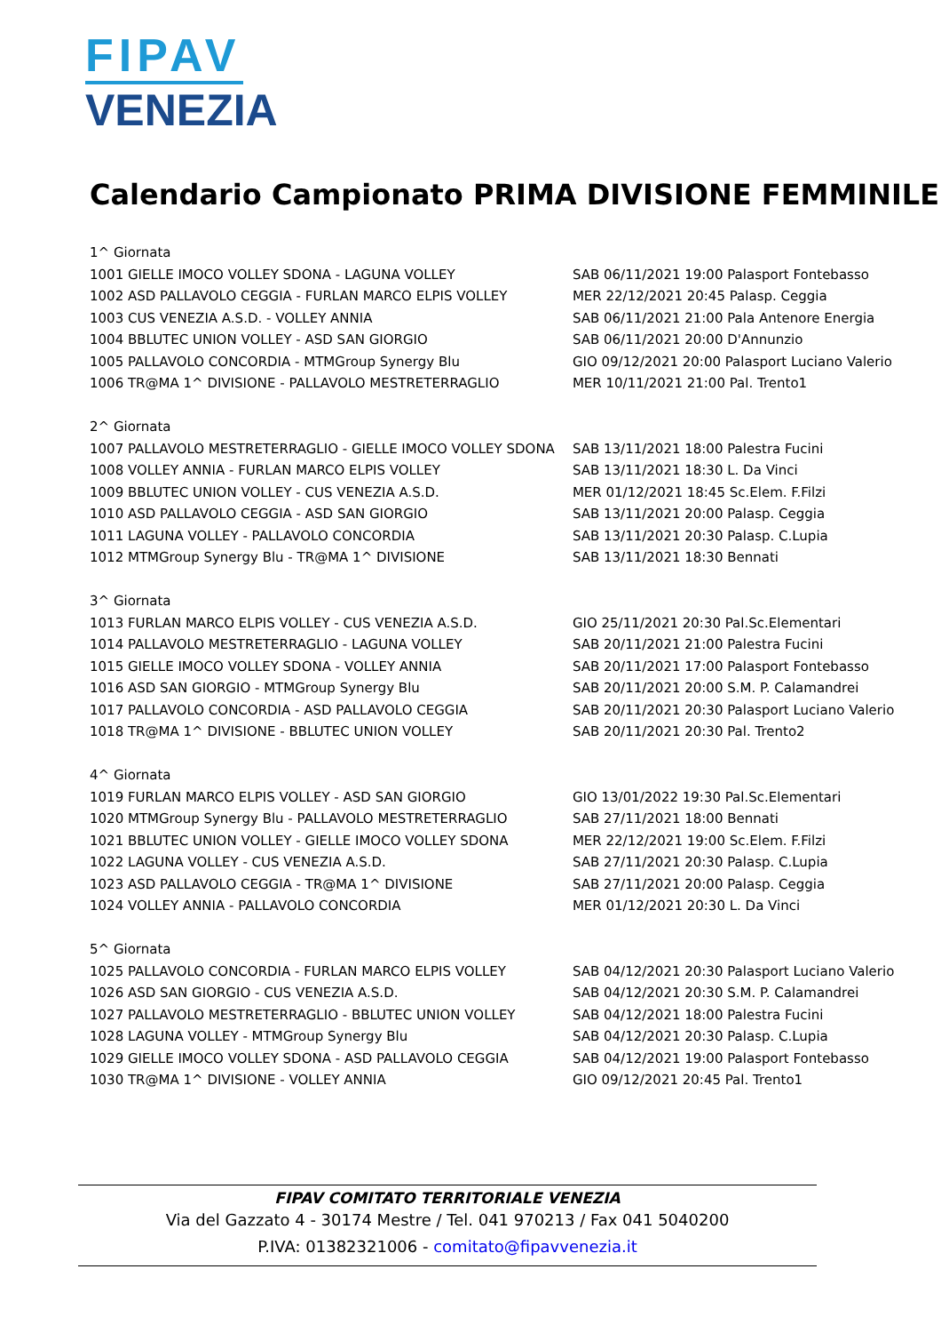FIPAV
VENEZIA
Calendario Campionato PRIMA DIVISIONE FEMMINILE
| 1^ Giornata | |
| 1001 GIELLE IMOCO VOLLEY SDONA - LAGUNA VOLLEY | SAB 06/11/2021 19:00 Palasport Fontebasso |
| 1002 ASD PALLAVOLO CEGGIA - FURLAN MARCO ELPIS VOLLEY | MER 22/12/2021 20:45 Palasp. Ceggia |
| 1003 CUS VENEZIA A.S.D. - VOLLEY ANNIA | SAB 06/11/2021 21:00 Pala Antenore Energia |
| 1004 BBLUTEC UNION VOLLEY - ASD SAN GIORGIO | SAB 06/11/2021 20:00 D'Annunzio |
| 1005 PALLAVOLO CONCORDIA - MTMGroup Synergy Blu | GIO 09/12/2021 20:00 Palasport Luciano Valerio |
| 1006 TR@MA 1^ DIVISIONE - PALLAVOLO MESTRETERRAGLIO | MER 10/11/2021 21:00 Pal. Trento1 |
| 2^ Giornata | |
| 1007 PALLAVOLO MESTRETERRAGLIO - GIELLE IMOCO VOLLEY SDONA | SAB 13/11/2021 18:00 Palestra Fucini |
| 1008 VOLLEY ANNIA - FURLAN MARCO ELPIS VOLLEY | SAB 13/11/2021 18:30 L. Da Vinci |
| 1009 BBLUTEC UNION VOLLEY - CUS VENEZIA A.S.D. | MER 01/12/2021 18:45 Sc.Elem. F.Filzi |
| 1010 ASD PALLAVOLO CEGGIA - ASD SAN GIORGIO | SAB 13/11/2021 20:00 Palasp. Ceggia |
| 1011 LAGUNA VOLLEY - PALLAVOLO CONCORDIA | SAB 13/11/2021 20:30 Palasp. C.Lupia |
| 1012 MTMGroup Synergy Blu - TR@MA 1^ DIVISIONE | SAB 13/11/2021 18:30 Bennati |
| 3^ Giornata | |
| 1013 FURLAN MARCO ELPIS VOLLEY - CUS VENEZIA A.S.D. | GIO 25/11/2021 20:30 Pal.Sc.Elementari |
| 1014 PALLAVOLO MESTRETERRAGLIO - LAGUNA VOLLEY | SAB 20/11/2021 21:00 Palestra Fucini |
| 1015 GIELLE IMOCO VOLLEY SDONA - VOLLEY ANNIA | SAB 20/11/2021 17:00 Palasport Fontebasso |
| 1016 ASD SAN GIORGIO - MTMGroup Synergy Blu | SAB 20/11/2021 20:00 S.M. P. Calamandrei |
| 1017 PALLAVOLO CONCORDIA - ASD PALLAVOLO CEGGIA | SAB 20/11/2021 20:30 Palasport Luciano Valerio |
| 1018 TR@MA 1^ DIVISIONE - BBLUTEC UNION VOLLEY | SAB 20/11/2021 20:30 Pal. Trento2 |
| 4^ Giornata | |
| 1019 FURLAN MARCO ELPIS VOLLEY - ASD SAN GIORGIO | GIO 13/01/2022 19:30 Pal.Sc.Elementari |
| 1020 MTMGroup Synergy Blu - PALLAVOLO MESTRETERRAGLIO | SAB 27/11/2021 18:00 Bennati |
| 1021 BBLUTEC UNION VOLLEY - GIELLE IMOCO VOLLEY SDONA | MER 22/12/2021 19:00 Sc.Elem. F.Filzi |
| 1022 LAGUNA VOLLEY - CUS VENEZIA A.S.D. | SAB 27/11/2021 20:30 Palasp. C.Lupia |
| 1023 ASD PALLAVOLO CEGGIA - TR@MA 1^ DIVISIONE | SAB 27/11/2021 20:00 Palasp. Ceggia |
| 1024 VOLLEY ANNIA - PALLAVOLO CONCORDIA | MER 01/12/2021 20:30 L. Da Vinci |
| 5^ Giornata | |
| 1025 PALLAVOLO CONCORDIA - FURLAN MARCO ELPIS VOLLEY | SAB 04/12/2021 20:30 Palasport Luciano Valerio |
| 1026 ASD SAN GIORGIO - CUS VENEZIA A.S.D. | SAB 04/12/2021 20:30 S.M. P. Calamandrei |
| 1027 PALLAVOLO MESTRETERRAGLIO - BBLUTEC UNION VOLLEY | SAB 04/12/2021 18:00 Palestra Fucini |
| 1028 LAGUNA VOLLEY - MTMGroup Synergy Blu | SAB 04/12/2021 20:30 Palasp. C.Lupia |
| 1029 GIELLE IMOCO VOLLEY SDONA - ASD PALLAVOLO CEGGIA | SAB 04/12/2021 19:00 Palasport Fontebasso |
| 1030 TR@MA 1^ DIVISIONE - VOLLEY ANNIA | GIO 09/12/2021 20:45 Pal. Trento1 |
FIPAV COMITATO TERRITORIALE VENEZIA
Via del Gazzato 4 - 30174 Mestre / Tel. 041 970213 / Fax 041 5040200
P.IVA: 01382321006 - comitato@fipavvenezia.it